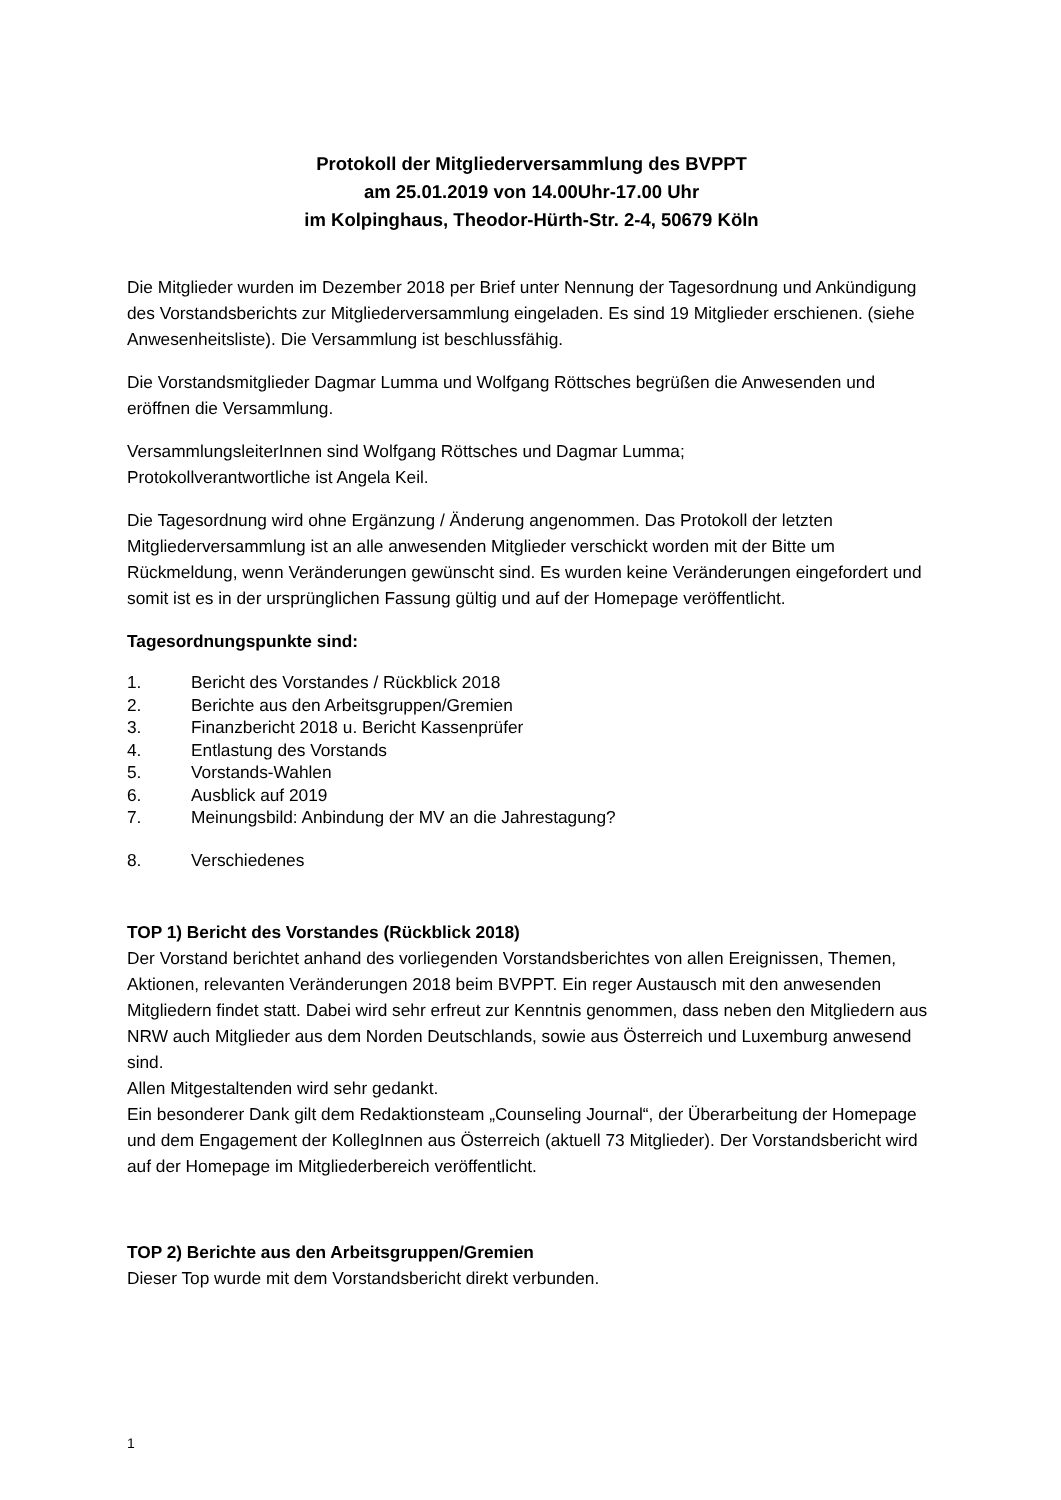Protokoll der Mitgliederversammlung des BVPPT
am 25.01.2019 von 14.00Uhr-17.00 Uhr
im Kolpinghaus, Theodor-Hürth-Str. 2-4, 50679 Köln
Die Mitglieder wurden im Dezember 2018 per Brief unter Nennung der Tagesordnung und Ankündigung des Vorstandsberichts zur Mitgliederversammlung eingeladen. Es sind 19 Mitglieder erschienen. (siehe Anwesenheitsliste). Die Versammlung ist beschlussfähig.
Die Vorstandsmitglieder Dagmar Lumma und Wolfgang Röttsches begrüßen die Anwesenden und eröffnen die Versammlung.
VersammlungsleiterInnen sind Wolfgang Röttsches und Dagmar Lumma;
Protokollverantwortliche ist Angela Keil.
Die Tagesordnung wird ohne Ergänzung / Änderung angenommen. Das Protokoll der letzten Mitgliederversammlung ist an alle anwesenden Mitglieder verschickt worden mit der Bitte um Rückmeldung, wenn Veränderungen gewünscht sind. Es wurden keine Veränderungen eingefordert und somit ist es in der ursprünglichen Fassung gültig und auf der Homepage veröffentlicht.
Tagesordnungspunkte sind:
1. Bericht des Vorstandes / Rückblick 2018
2. Berichte aus den Arbeitsgruppen/Gremien
3. Finanzbericht 2018 u. Bericht Kassenprüfer
4. Entlastung des Vorstands
5. Vorstands-Wahlen
6. Ausblick auf 2019
7. Meinungsbild: Anbindung der MV an die Jahrestagung?
8. Verschiedenes
TOP 1) Bericht des Vorstandes (Rückblick 2018)
Der Vorstand berichtet anhand des vorliegenden Vorstandsberichtes von allen Ereignissen, Themen, Aktionen, relevanten Veränderungen 2018 beim BVPPT. Ein reger Austausch mit den anwesenden Mitgliedern findet statt. Dabei wird sehr erfreut zur Kenntnis genommen, dass neben den Mitgliedern aus NRW auch Mitglieder aus dem Norden Deutschlands, sowie aus Österreich und Luxemburg anwesend sind.
Allen Mitgestaltenden wird sehr gedankt.
Ein besonderer Dank gilt dem Redaktionsteam „Counseling Journal“, der Überarbeitung der Homepage und dem Engagement der KollegInnen aus Österreich (aktuell 73 Mitglieder). Der Vorstandsbericht wird auf der Homepage im Mitgliederbereich veröffentlicht.
TOP 2) Berichte aus den Arbeitsgruppen/Gremien
Dieser Top wurde mit dem Vorstandsbericht direkt verbunden.
1